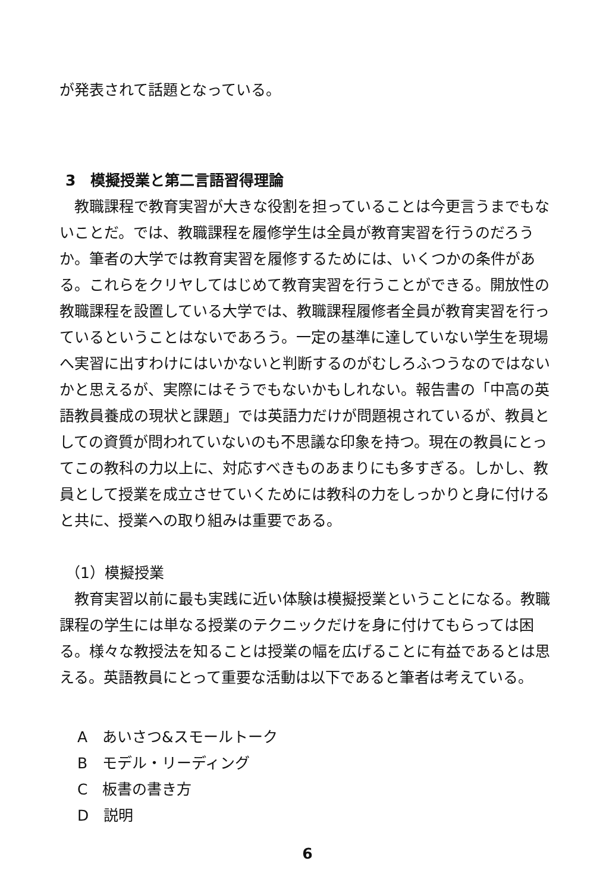が発表されて話題となっている。
3　模擬授業と第二言語習得理論
教職課程で教育実習が大きな役割を担っていることは今更言うまでもないことだ。では、教職課程を履修学生は全員が教育実習を行うのだろうか。筆者の大学では教育実習を履修するためには、いくつかの条件がある。これらをクリヤしてはじめて教育実習を行うことができる。開放性の教職課程を設置している大学では、教職課程履修者全員が教育実習を行っているということはないであろう。一定の基準に達していない学生を現場へ実習に出すわけにはいかないと判断するのがむしろふつうなのではないかと思えるが、実際にはそうでもないかもしれない。報告書の「中高の英語教員養成の現状と課題」では英語力だけが問題視されているが、教員としての資質が問われていないのも不思議な印象を持つ。現在の教員にとってこの教科の力以上に、対応すべきものあまりにも多すぎる。しかし、教員として授業を成立させていくためには教科の力をしっかりと身に付けると共に、授業への取り組みは重要である。
（1）模擬授業
教育実習以前に最も実践に近い体験は模擬授業ということになる。教職課程の学生には単なる授業のテクニックだけを身に付けてもらっては困る。様々な教授法を知ることは授業の幅を広げることに有益であるとは思える。英語教員にとって重要な活動は以下であると筆者は考えている。
A　あいさつ&スモールトーク
B　モデル・リーディング
C　板書の書き方
D　説明
6